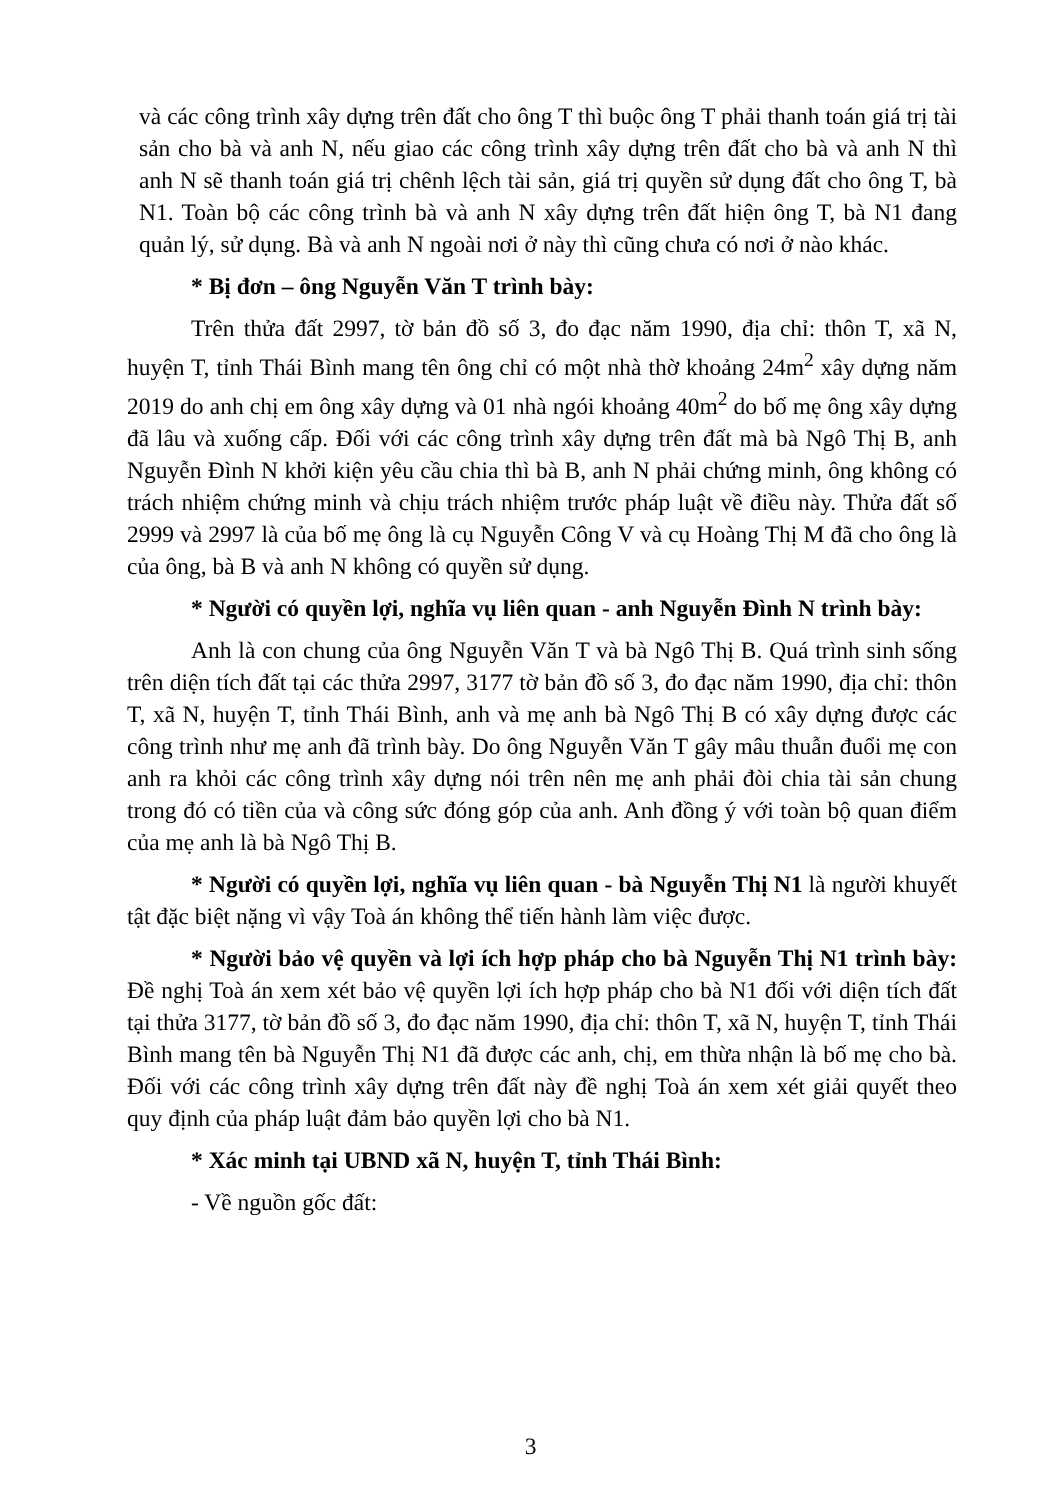và các công trình xây dựng trên đất cho ông T thì buộc ông T phải thanh toán giá trị tài sản cho bà và anh N, nếu giao các công trình xây dựng trên đất cho bà và anh N thì anh N sẽ thanh toán giá trị chênh lệch tài sản, giá trị quyền sử dụng đất cho ông T, bà N1. Toàn bộ các công trình bà và anh N xây dựng trên đất hiện ông T, bà N1 đang quản lý, sử dụng. Bà và anh N ngoài nơi ở này thì cũng chưa có nơi ở nào khác.
* Bị đơn – ông Nguyễn Văn T trình bày:
Trên thửa đất 2997, tờ bản đồ số 3, đo đạc năm 1990, địa chỉ: thôn T, xã N, huyện T, tỉnh Thái Bình mang tên ông chỉ có một nhà thờ khoảng 24m<sup>2</sup> xây dựng năm 2019 do anh chị em ông xây dựng và 01 nhà ngói khoảng 40m<sup>2</sup> do bố mẹ ông xây dựng đã lâu và xuống cấp. Đối với các công trình xây dựng trên đất mà bà Ngô Thị B, anh Nguyễn Đình N khởi kiện yêu cầu chia thì bà B, anh N phải chứng minh, ông không có trách nhiệm chứng minh và chịu trách nhiệm trước pháp luật về điều này. Thửa đất số 2999 và 2997 là của bố mẹ ông là cụ Nguyễn Công V và cụ Hoàng Thị M đã cho ông là của ông, bà B và anh N không có quyền sử dụng.
* Người có quyền lợi, nghĩa vụ liên quan - anh Nguyễn Đình N trình bày:
Anh là con chung của ông Nguyễn Văn T và bà Ngô Thị B. Quá trình sinh sống trên diện tích đất tại các thửa 2997, 3177 tờ bản đồ số 3, đo đạc năm 1990, địa chỉ: thôn T, xã N, huyện T, tỉnh Thái Bình, anh và mẹ anh bà Ngô Thị B có xây dựng được các công trình như mẹ anh đã trình bày. Do ông Nguyễn Văn T gây mâu thuẫn đuổi mẹ con anh ra khỏi các công trình xây dựng nói trên nên mẹ anh phải đòi chia tài sản chung trong đó có tiền của và công sức đóng góp của anh. Anh đồng ý với toàn bộ quan điểm của mẹ anh là bà Ngô Thị B.
* Người có quyền lợi, nghĩa vụ liên quan - bà Nguyễn Thị N1 là người khuyết tật đặc biệt nặng vì vậy Toà án không thể tiến hành làm việc được.
* Người bảo vệ quyền và lợi ích hợp pháp cho bà Nguyễn Thị N1 trình bày: Đề nghị Toà án xem xét bảo vệ quyền lợi ích hợp pháp cho bà N1 đối với diện tích đất tại thửa 3177, tờ bản đồ số 3, đo đạc năm 1990, địa chỉ: thôn T, xã N, huyện T, tỉnh Thái Bình mang tên bà Nguyễn Thị N1 đã được các anh, chị, em thừa nhận là bố mẹ cho bà. Đối với các công trình xây dựng trên đất này đề nghị Toà án xem xét giải quyết theo quy định của pháp luật đảm bảo quyền lợi cho bà N1.
* Xác minh tại UBND xã N, huyện T, tỉnh Thái Bình:
- Về nguồn gốc đất:
3